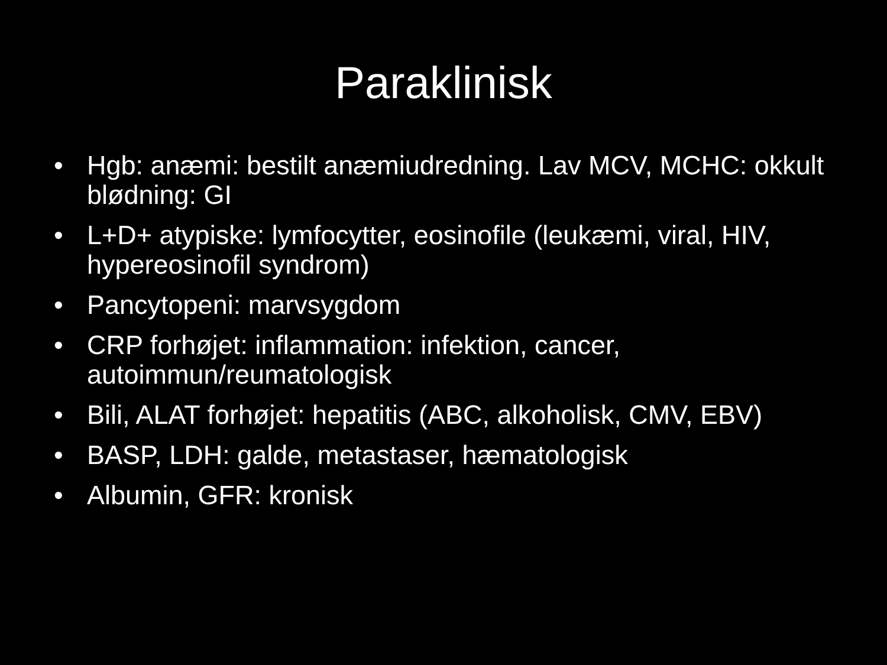Paraklinisk
• Hgb: anæmi: bestilt anæmiudredning. Lav MCV, MCHC: okkult blødning: GI
• L+D+ atypiske: lymfocytter, eosinofile (leukæmi, viral, HIV, hypereosinofil syndrom)
• Pancytopeni: marvsygdom
• CRP forhøjet: inflammation: infektion, cancer, autoimmun/reumatologisk
• Bili, ALAT forhøjet: hepatitis (ABC, alkoholisk, CMV, EBV)
• BASP, LDH: galde, metastaser, hæmatologisk
• Albumin, GFR: kronisk